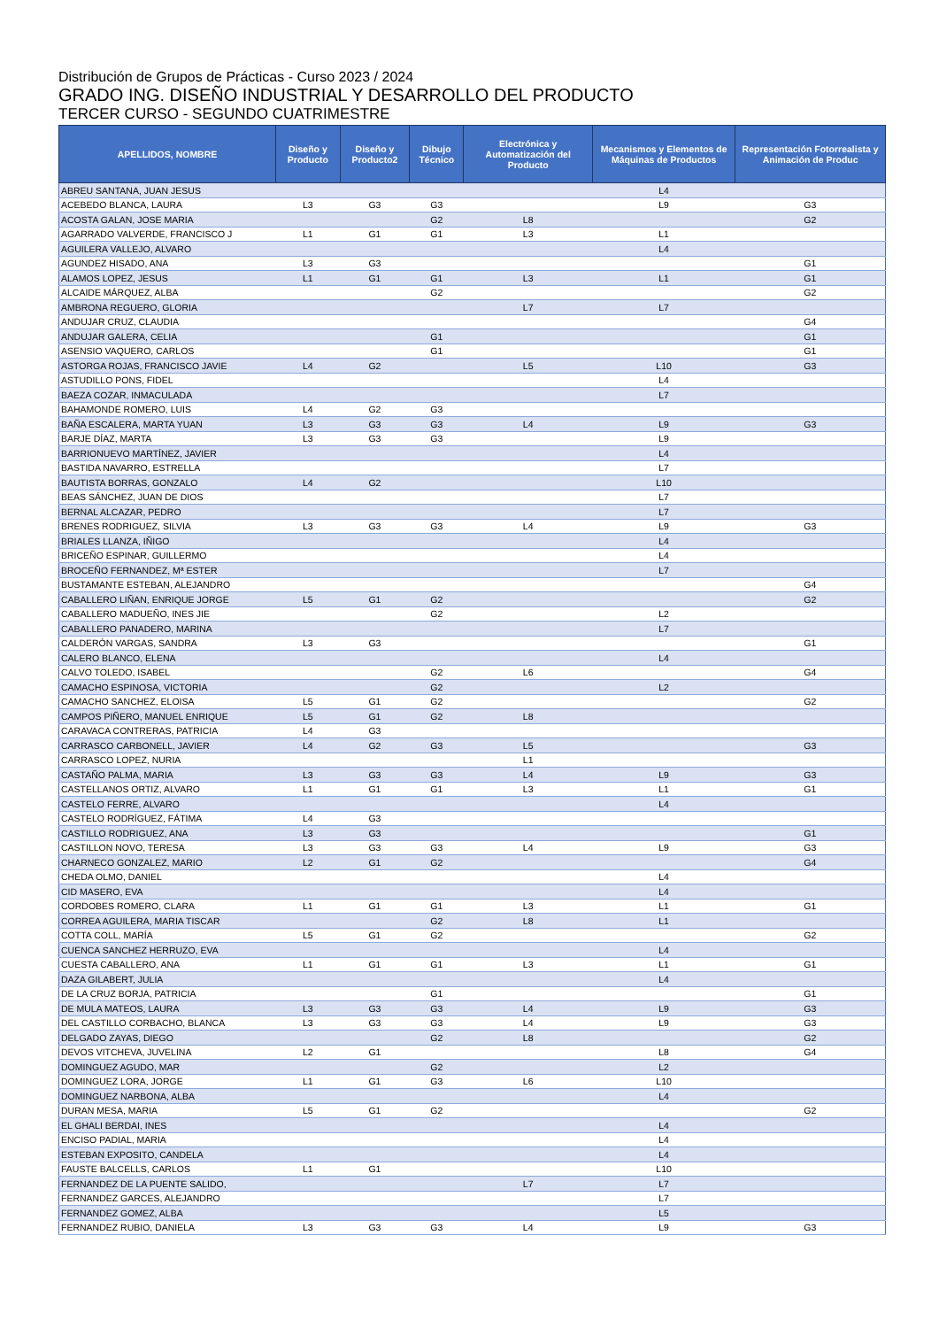Distribución de Grupos de Prácticas - Curso 2023 / 2024
GRADO ING. DISEÑO INDUSTRIAL Y DESARROLLO DEL PRODUCTO
TERCER CURSO - SEGUNDO CUATRIMESTRE
| APELLIDOS, NOMBRE | Diseño y Producto | Diseño y Producto2 | Dibujo Técnico | Electrónica y Automatización del Producto | Mecanismos y Elementos de Máquinas de Productos | Representación Fotorrealista y Animación de Produc |
| --- | --- | --- | --- | --- | --- | --- |
| ABREU SANTANA, JUAN JESUS | | | | | L4 | |
| ACEBEDO BLANCA, LAURA | L3 | G3 | G3 | | L9 | G3 |
| ACOSTA GALAN, JOSE MARIA | | | G2 | L8 | | G2 |
| AGARRADO VALVERDE, FRANCISCO J | L1 | G1 | G1 | L3 | L1 | |
| AGUILERA VALLEJO, ALVARO | | | | | L4 | |
| AGUNDEZ HISADO, ANA | L3 | G3 | | | | G1 |
| ALAMOS LOPEZ, JESUS | L1 | G1 | G1 | L3 | L1 | G1 |
| ALCAIDE MÁRQUEZ, ALBA | | | G2 | | | G2 |
| AMBRONA REGUERO, GLORIA | | | | L7 | L7 | |
| ANDUJAR CRUZ, CLAUDIA | | | | | | G4 |
| ANDUJAR GALERA, CELIA | | | G1 | | | G1 |
| ASENSIO VAQUERO, CARLOS | | | G1 | | | G1 |
| ASTORGA ROJAS, FRANCISCO JAVIE | L4 | G2 | | L5 | L10 | G3 |
| ASTUDILLO PONS, FIDEL | | | | | L4 | |
| BAEZA COZAR, INMACULADA | | | | | L7 | |
| BAHAMONDE ROMERO, LUIS | L4 | G2 | G3 | | | |
| BAÑA ESCALERA, MARTA YUAN | L3 | G3 | G3 | L4 | L9 | G3 |
| BARJE DÍAZ, MARTA | L3 | G3 | G3 | | L9 | |
| BARRIONUEVO MARTÍNEZ, JAVIER | | | | | L4 | |
| BASTIDA NAVARRO, ESTRELLA | | | | | L7 | |
| BAUTISTA BORRAS, GONZALO | L4 | G2 | | | L10 | |
| BEAS SÁNCHEZ, JUAN DE DIOS | | | | | L7 | |
| BERNAL ALCAZAR, PEDRO | | | | | L7 | |
| BRENES RODRIGUEZ, SILVIA | L3 | G3 | G3 | L4 | L9 | G3 |
| BRIALES LLANZA, IÑIGO | | | | | L4 | |
| BRICEÑO ESPINAR, GUILLERMO | | | | | L4 | |
| BROCEÑO FERNANDEZ, Mª ESTER | | | | | L7 | |
| BUSTAMANTE ESTEBAN, ALEJANDRO | | | | | | G4 |
| CABALLERO LIÑAN, ENRIQUE JORGE | L5 | G1 | G2 | | | G2 |
| CABALLERO MADUEÑO, INES JIE | | | G2 | | L2 | |
| CABALLERO PANADERO, MARINA | | | | | L7 | |
| CALDERÓN VARGAS, SANDRA | L3 | G3 | | | | G1 |
| CALERO BLANCO, ELENA | | | | | L4 | |
| CALVO TOLEDO, ISABEL | | | G2 | L6 | | G4 |
| CAMACHO ESPINOSA, VICTORIA | | | G2 | | L2 | |
| CAMACHO SANCHEZ, ELOISA | L5 | G1 | G2 | | | G2 |
| CAMPOS PIÑERO, MANUEL ENRIQUE | L5 | G1 | G2 | L8 | | |
| CARAVACA CONTRERAS, PATRICIA | L4 | G3 | | | | |
| CARRASCO CARBONELL, JAVIER | L4 | G2 | G3 | L5 | | G3 |
| CARRASCO LOPEZ, NURIA | | | | L1 | | |
| CASTAÑO PALMA, MARIA | L3 | G3 | G3 | L4 | L9 | G3 |
| CASTELLANOS ORTIZ, ALVARO | L1 | G1 | G1 | L3 | L1 | G1 |
| CASTELO FERRE, ALVARO | | | | | L4 | |
| CASTELO RODRÍGUEZ, FÁTIMA | L4 | G3 | | | | |
| CASTILLO RODRIGUEZ, ANA | L3 | G3 | | | | G1 |
| CASTILLON NOVO, TERESA | L3 | G3 | G3 | L4 | L9 | G3 |
| CHARNECO GONZALEZ, MARIO | L2 | G1 | G2 | | | G4 |
| CHEDA OLMO, DANIEL | | | | | L4 | |
| CID MASERO, EVA | | | | | L4 | |
| CORDOBES ROMERO, CLARA | L1 | G1 | G1 | L3 | L1 | G1 |
| CORREA AGUILERA, MARIA TISCAR | | | G2 | L8 | L1 | |
| COTTA COLL, MARÍA | L5 | G1 | G2 | | | G2 |
| CUENCA SANCHEZ HERRUZO, EVA | | | | | L4 | |
| CUESTA CABALLERO, ANA | L1 | G1 | G1 | L3 | L1 | G1 |
| DAZA GILABERT, JULIA | | | | | L4 | |
| DE LA CRUZ BORJA, PATRICIA | | | G1 | | | G1 |
| DE MULA MATEOS, LAURA | L3 | G3 | G3 | L4 | L9 | G3 |
| DEL CASTILLO CORBACHO, BLANCA | L3 | G3 | G3 | L4 | L9 | G3 |
| DELGADO ZAYAS, DIEGO | | | G2 | L8 | | G2 |
| DEVOS VITCHEVA, JUVELINA | L2 | G1 | | | L8 | G4 |
| DOMINGUEZ AGUDO, MAR | | | G2 | | L2 | |
| DOMINGUEZ LORA, JORGE | L1 | G1 | G3 | L6 | L10 | |
| DOMINGUEZ NARBONA, ALBA | | | | | L4 | |
| DURAN MESA, MARIA | L5 | G1 | G2 | | | G2 |
| EL GHALI BERDAI, INES | | | | | L4 | |
| ENCISO PADIAL, MARIA | | | | | L4 | |
| ESTEBAN EXPOSITO, CANDELA | | | | | L4 | |
| FAUSTE BALCELLS, CARLOS | L1 | G1 | | | L10 | |
| FERNANDEZ DE LA PUENTE SALIDO, | | | | L7 | L7 | |
| FERNANDEZ GARCES, ALEJANDRO | | | | | L7 | |
| FERNANDEZ GOMEZ, ALBA | | | | | L5 | |
| FERNANDEZ RUBIO, DANIELA | L3 | G3 | G3 | L4 | L9 | G3 |